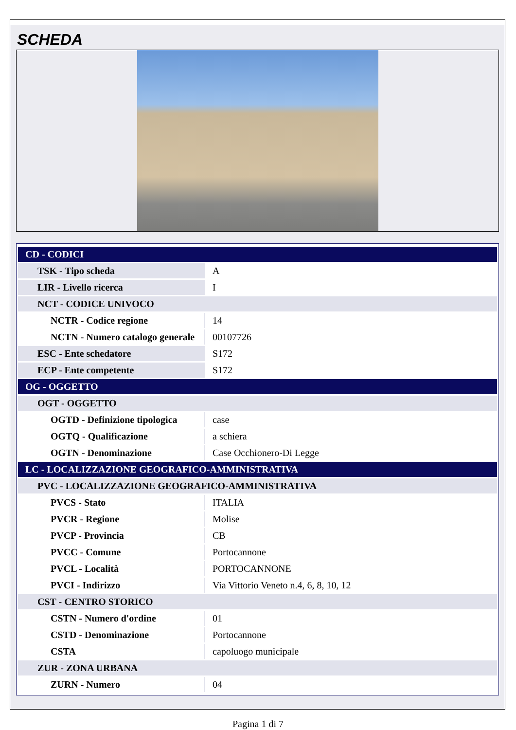SCHEDA
| CD - CODICI | |
| TSK - Tipo scheda | A |
| LIR - Livello ricerca | I |
| NCT - CODICE UNIVOCO | |
| NCTR - Codice regione | 14 |
| NCTN - Numero catalogo generale | 00107726 |
| ESC - Ente schedatore | S172 |
| ECP - Ente competente | S172 |
| OG - OGGETTO | |
| OGT - OGGETTO | |
| OGTD - Definizione tipologica | case |
| OGTQ - Qualificazione | a schiera |
| OGTN - Denominazione | Case Occhionero-Di Legge |
| LC - LOCALIZZAZIONE GEOGRAFICO-AMMINISTRATIVA | |
| PVC - LOCALIZZAZIONE GEOGRAFICO-AMMINISTRATIVA | |
| PVCS - Stato | ITALIA |
| PVCR - Regione | Molise |
| PVCP - Provincia | CB |
| PVCC - Comune | Portocannone |
| PVCL - Località | PORTOCANNONE |
| PVCI - Indirizzo | Via Vittorio Veneto n.4, 6, 8, 10, 12 |
| CST - CENTRO STORICO | |
| CSTN - Numero d'ordine | 01 |
| CSTD - Denominazione | Portocannone |
| CSTA | capoluogo municipale |
| ZUR - ZONA URBANA | |
| ZURN - Numero | 04 |
Pagina 1 di 7